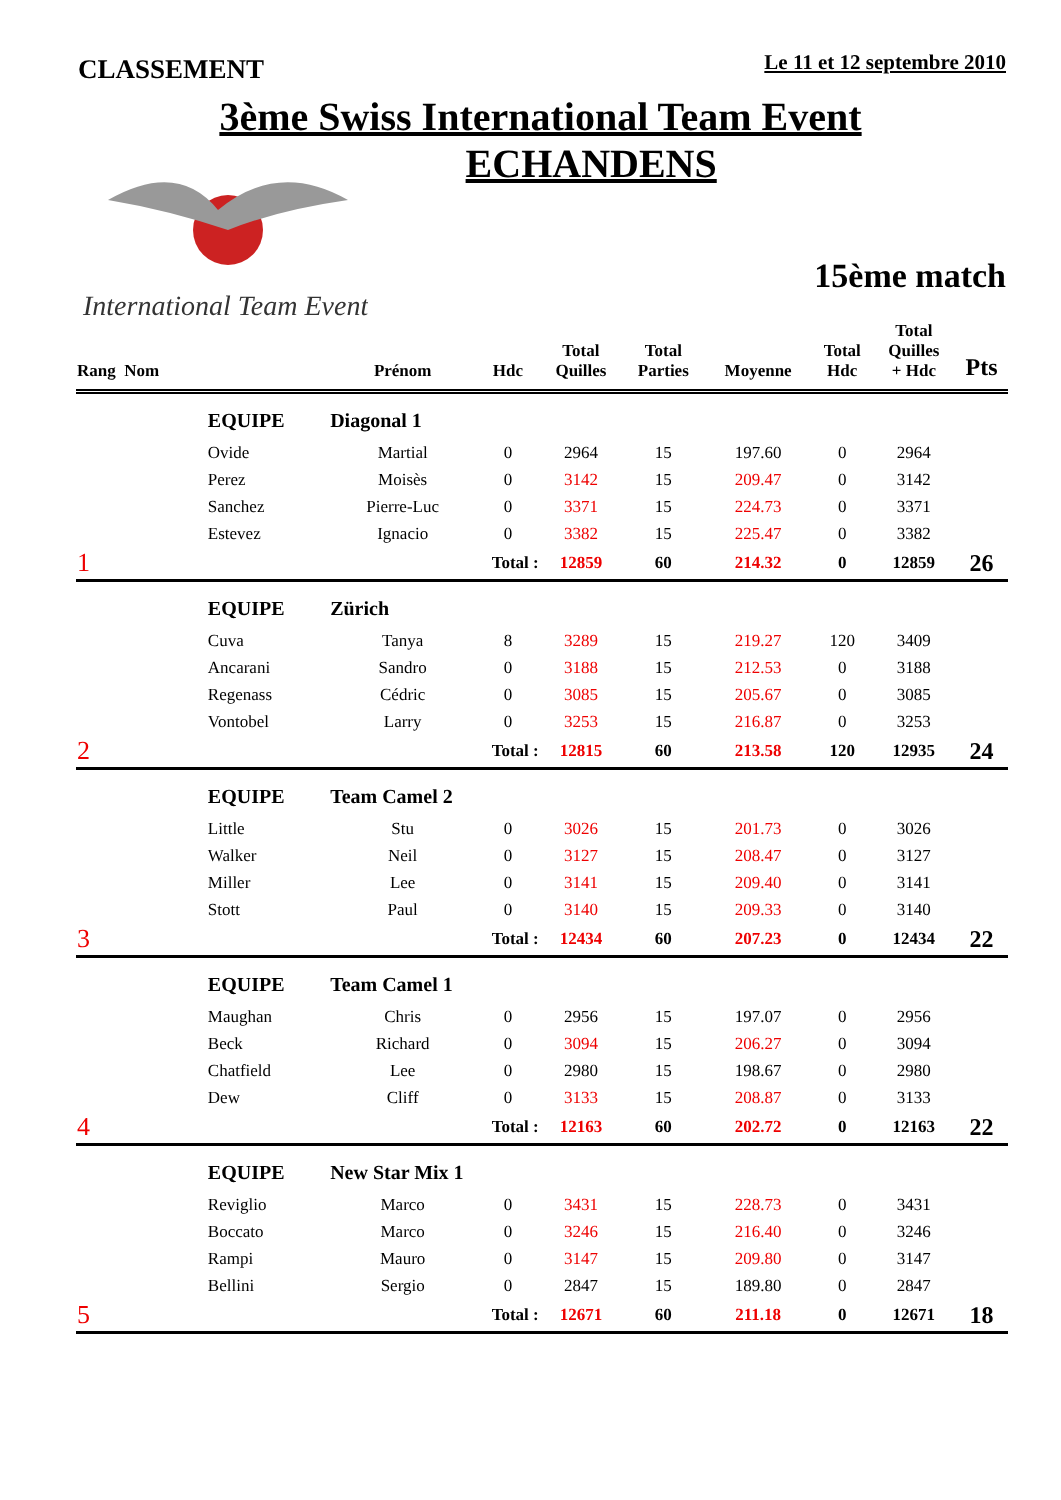CLASSEMENT
Le 11 et 12 septembre 2010
3ème Swiss International Team Event
International Team Event
ECHANDENS
15ème match
| Rang Nom | | Prénom | Hdc | Total Quilles | Total Parties | Moyenne | Total Hdc | Total Quilles + Hdc | Pts |
| --- | --- | --- | --- | --- | --- | --- | --- | --- | --- |
| | EQUIPE | Diagonal 1 | | | | | | | |
| | Ovide | Martial | 0 | 2964 | 15 | 197.60 | 0 | 2964 | |
| | Perez | Moisès | 0 | 3142 | 15 | 209.47 | 0 | 3142 | |
| | Sanchez | Pierre-Luc | 0 | 3371 | 15 | 224.73 | 0 | 3371 | |
| | Estevez | Ignacio | 0 | 3382 | 15 | 225.47 | 0 | 3382 | |
| 1 | | Total : | | 12859 | 60 | 214.32 | 0 | 12859 | 26 |
| | EQUIPE | Zürich | | | | | | | |
| | Cuva | Tanya | 8 | 3289 | 15 | 219.27 | 120 | 3409 | |
| | Ancarani | Sandro | 0 | 3188 | 15 | 212.53 | 0 | 3188 | |
| | Regenass | Cédric | 0 | 3085 | 15 | 205.67 | 0 | 3085 | |
| | Vontobel | Larry | 0 | 3253 | 15 | 216.87 | 0 | 3253 | |
| 2 | | Total : | | 12815 | 60 | 213.58 | 120 | 12935 | 24 |
| | EQUIPE | Team Camel 2 | | | | | | | |
| | Little | Stu | 0 | 3026 | 15 | 201.73 | 0 | 3026 | |
| | Walker | Neil | 0 | 3127 | 15 | 208.47 | 0 | 3127 | |
| | Miller | Lee | 0 | 3141 | 15 | 209.40 | 0 | 3141 | |
| | Stott | Paul | 0 | 3140 | 15 | 209.33 | 0 | 3140 | |
| 3 | | Total : | | 12434 | 60 | 207.23 | 0 | 12434 | 22 |
| | EQUIPE | Team Camel 1 | | | | | | | |
| | Maughan | Chris | 0 | 2956 | 15 | 197.07 | 0 | 2956 | |
| | Beck | Richard | 0 | 3094 | 15 | 206.27 | 0 | 3094 | |
| | Chatfield | Lee | 0 | 2980 | 15 | 198.67 | 0 | 2980 | |
| | Dew | Cliff | 0 | 3133 | 15 | 208.87 | 0 | 3133 | |
| 4 | | Total : | | 12163 | 60 | 202.72 | 0 | 12163 | 22 |
| | EQUIPE | New Star Mix 1 | | | | | | | |
| | Reviglio | Marco | 0 | 3431 | 15 | 228.73 | 0 | 3431 | |
| | Boccato | Marco | 0 | 3246 | 15 | 216.40 | 0 | 3246 | |
| | Rampi | Mauro | 0 | 3147 | 15 | 209.80 | 0 | 3147 | |
| | Bellini | Sergio | 0 | 2847 | 15 | 189.80 | 0 | 2847 | |
| 5 | | Total : | | 12671 | 60 | 211.18 | 0 | 12671 | 18 |